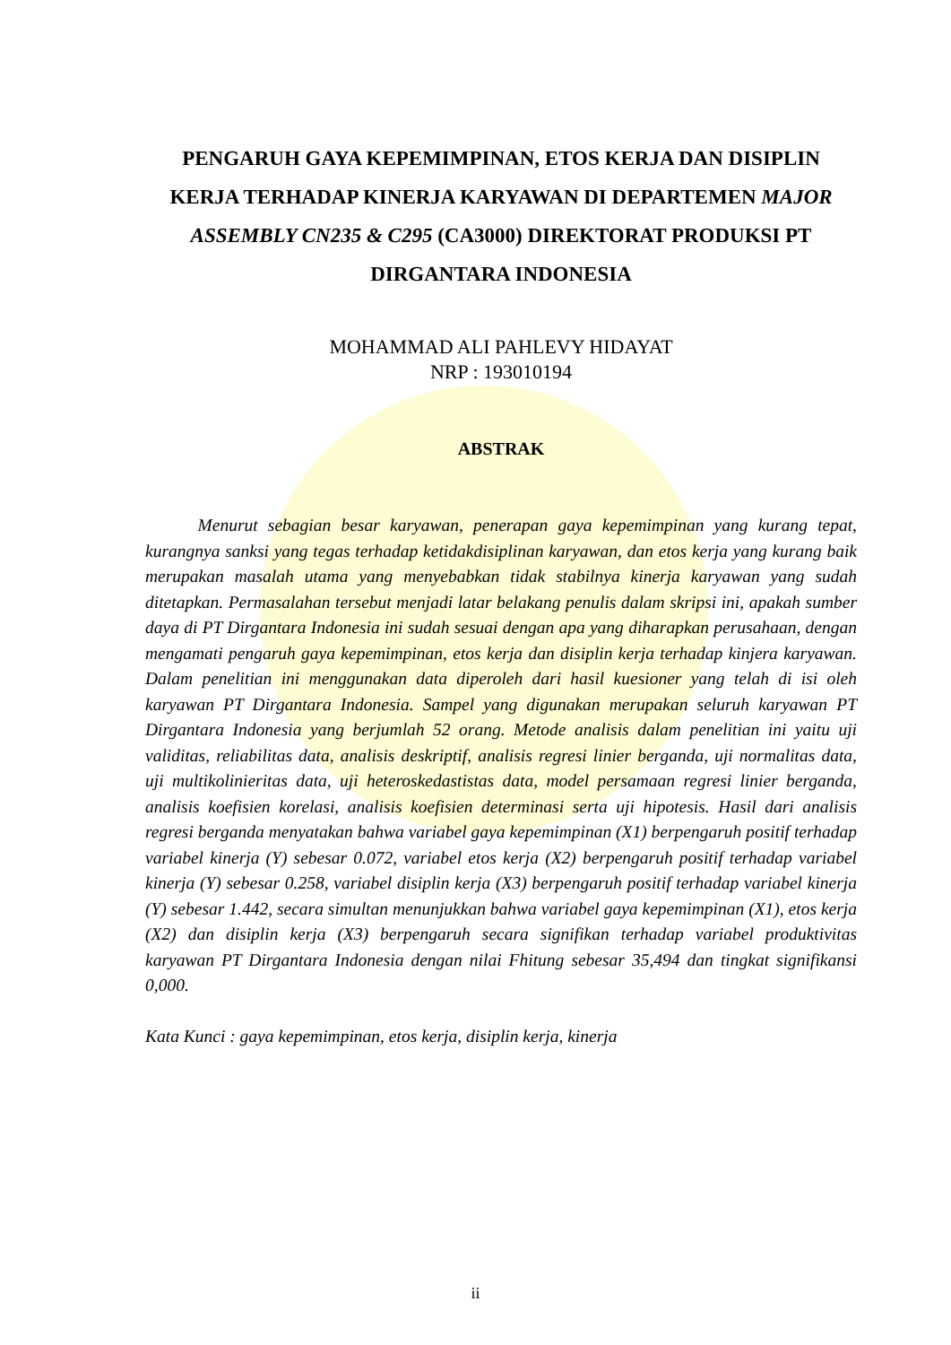PENGARUH GAYA KEPEMIMPINAN, ETOS KERJA DAN DISIPLIN KERJA TERHADAP KINERJA KARYAWAN DI DEPARTEMEN MAJOR ASSEMBLY CN235 & C295 (CA3000) DIREKTORAT PRODUKSI PT DIRGANTARA INDONESIA
MOHAMMAD ALI PAHLEVY HIDAYAT
NRP : 193010194
ABSTRAK
   Menurut sebagian besar karyawan, penerapan gaya kepemimpinan yang kurang tepat, kurangnya sanksi yang tegas terhadap ketidakdisiplinan karyawan, dan etos kerja yang kurang baik merupakan masalah utama yang menyebabkan tidak stabilnya kinerja karyawan yang sudah ditetapkan. Permasalahan tersebut menjadi latar belakang penulis dalam skripsi ini, apakah sumber daya di PT Dirgantara Indonesia ini sudah sesuai dengan apa yang diharapkan perusahaan, dengan mengamati pengaruh gaya kepemimpinan, etos kerja dan disiplin kerja terhadap kinjera karyawan. Dalam penelitian ini menggunakan data diperoleh dari hasil kuesioner yang telah di isi oleh karyawan PT Dirgantara Indonesia. Sampel yang digunakan merupakan seluruh karyawan PT Dirgantara Indonesia yang berjumlah 52 orang. Metode analisis dalam penelitian ini yaitu uji validitas, reliabilitas data, analisis deskriptif, analisis regresi linier berganda, uji normalitas data, uji multikolinieritas data, uji heteroskedastistas data, model persamaan regresi linier berganda, analisis koefisien korelasi, analisis koefisien determinasi serta uji hipotesis. Hasil dari analisis regresi berganda menyatakan bahwa variabel gaya kepemimpinan (X1) berpengaruh positif terhadap variabel kinerja (Y) sebesar 0.072, variabel etos kerja (X2) berpengaruh positif terhadap variabel kinerja (Y) sebesar 0.258, variabel disiplin kerja (X3) berpengaruh positif terhadap variabel kinerja (Y) sebesar 1.442, secara simultan menunjukkan bahwa variabel gaya kepemimpinan (X1), etos kerja (X2) dan disiplin kerja (X3) berpengaruh secara signifikan terhadap variabel produktivitas karyawan PT Dirgantara Indonesia dengan nilai Fhitung sebesar 35,494 dan tingkat signifikansi 0,000.
Kata Kunci : gaya kepemimpinan, etos kerja, disiplin kerja, kinerja
ii